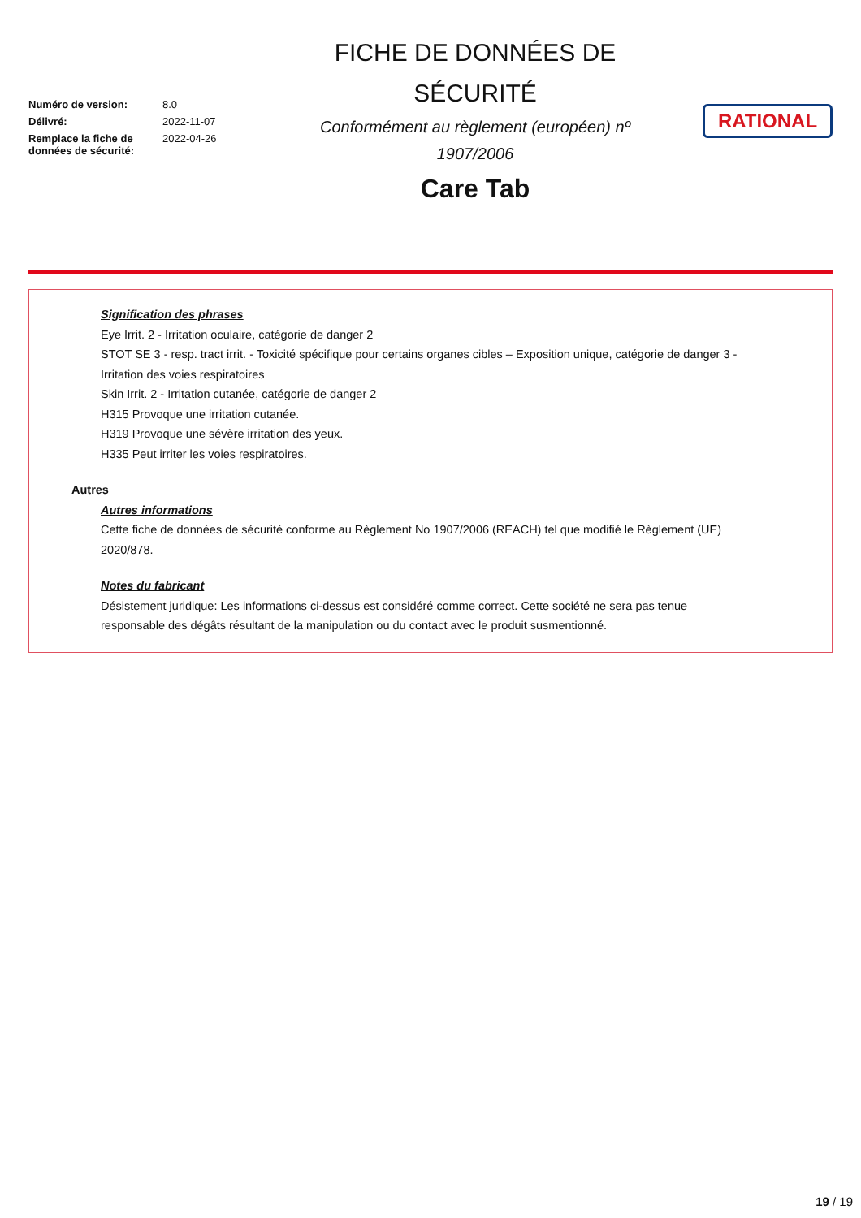| Numéro de version: | 8.0 |
| Délivré: | 2022-11-07 |
| Remplace la fiche de données de sécurité: | 2022-04-26 |
FICHE DE DONNÉES DE
SÉCURITÉ
Conformément au règlement (européen) nº
1907/2006
Care Tab
RATIONAL
Signification des phrases
Eye Irrit. 2 - Irritation oculaire, catégorie de danger 2
STOT SE 3 - resp. tract irrit. - Toxicité spécifique pour certains organes cibles – Exposition unique, catégorie de danger 3 - Irritation des voies respiratoires
Skin Irrit. 2 - Irritation cutanée, catégorie de danger 2
H315 Provoque une irritation cutanée.
H319 Provoque une sévère irritation des yeux.
H335 Peut irriter les voies respiratoires.
Autres
Autres informations
Cette fiche de données de sécurité conforme au Règlement No 1907/2006 (REACH) tel que modifié le Règlement (UE) 2020/878.
Notes du fabricant
Désistement juridique: Les informations ci-dessus est considéré comme correct. Cette société ne sera pas tenue responsable des dégâts résultant de la manipulation ou du contact avec le produit susmentionné.
19 / 19